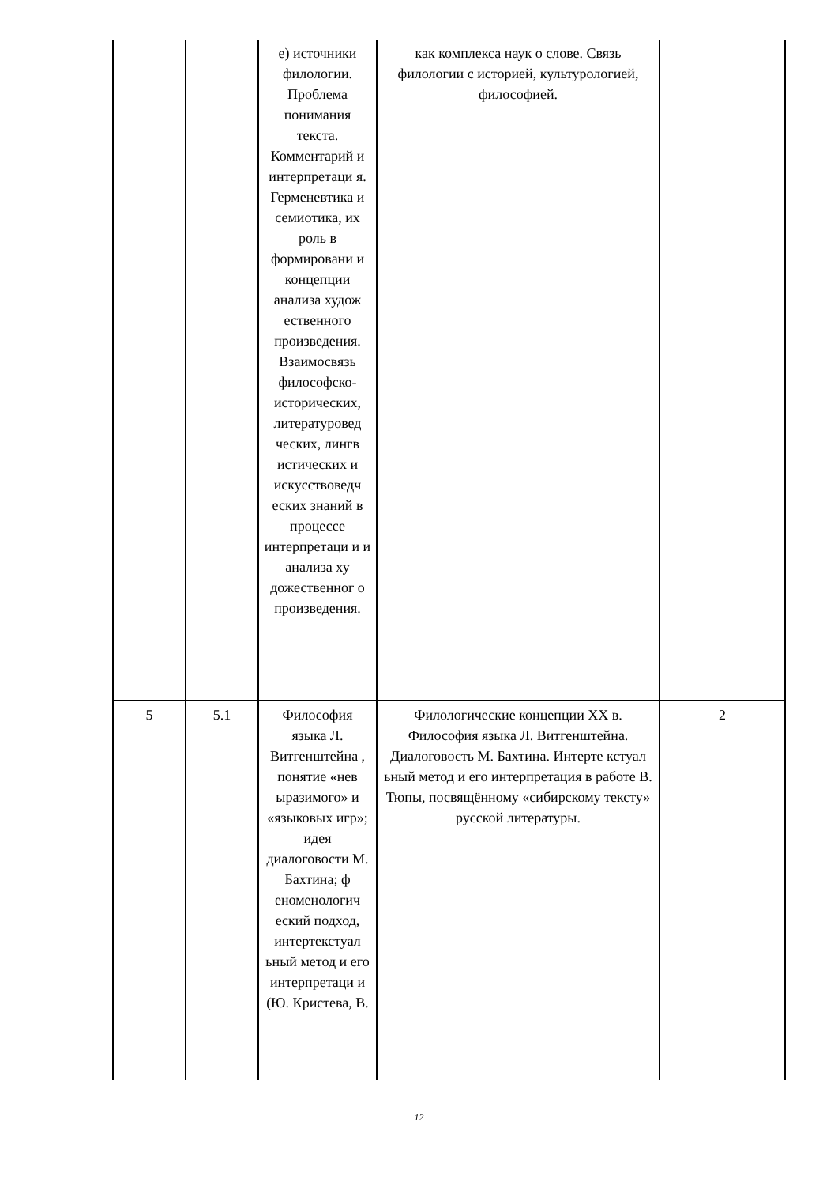| | | е) источники филологии. Проблема понимания текста. Комментарий и интерпретаци я. Герменевтика и семиотика, их роль в формировани и концепции анализа худож ественного произведения. Взаимосвязь философско-исторических, литературовед ческих, лингв истических и искусствоведч еских знаний в процессе интерпретаци и и анализа ху дожественног о произведения. | как комплекса наук о слове. Связь филологии с историей, культурологией, философией. | |
| 5 | 5.1 | Философия языка Л. Витгенштейна , понятие «нев ыразимого» и «языковых игр»; идея диалоговости М. Бахтина; ф еноменологич еский подход, интертекстуал ьный метод и его интерпретаци и (Ю. Кристева, В. | Филологические концепции XX в. Философия языка Л. Витгенштейна. Диалоговость М. Бахтина. Интерте кстуал ьный метод и его интерпретация в работе В. Тюпы, посвящённому «сибирскому тексту» русской литературы. | 2 |
12